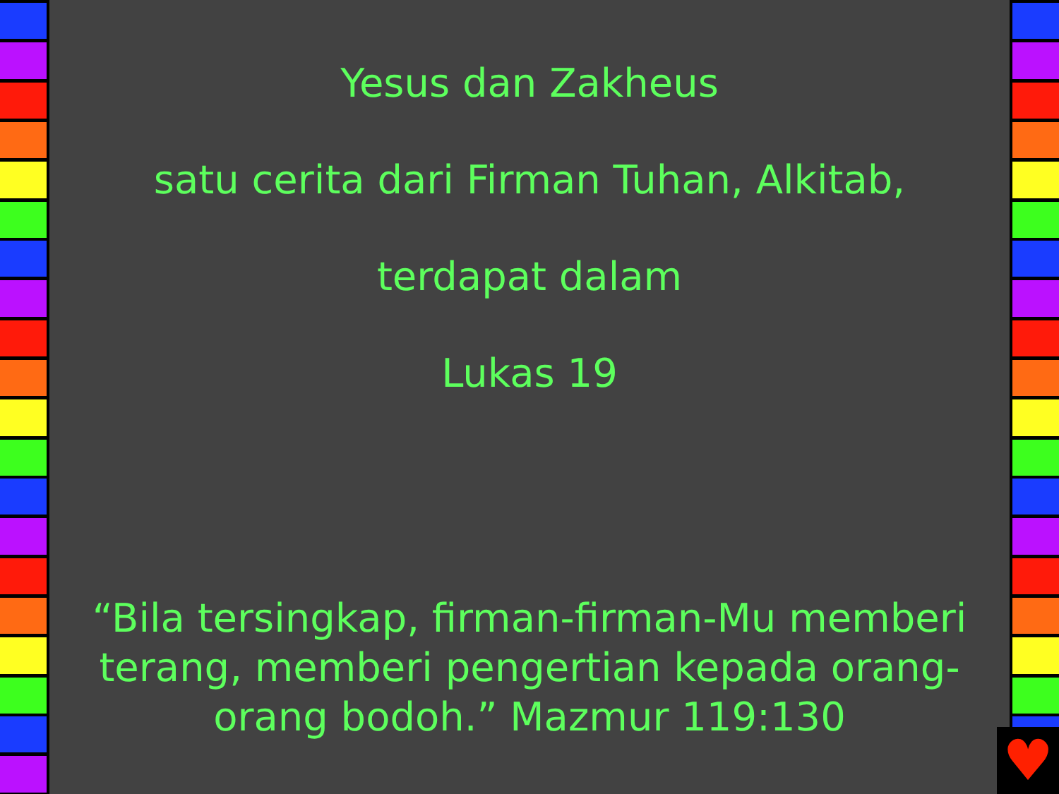Yesus dan Zakheus
satu cerita dari Firman Tuhan, Alkitab,
terdapat dalam
Lukas 19
“Bila tersingkap, firman-firman-Mu memberi terang, memberi pengertian kepada orang-orang bodoh.” Mazmur 119:130
♥